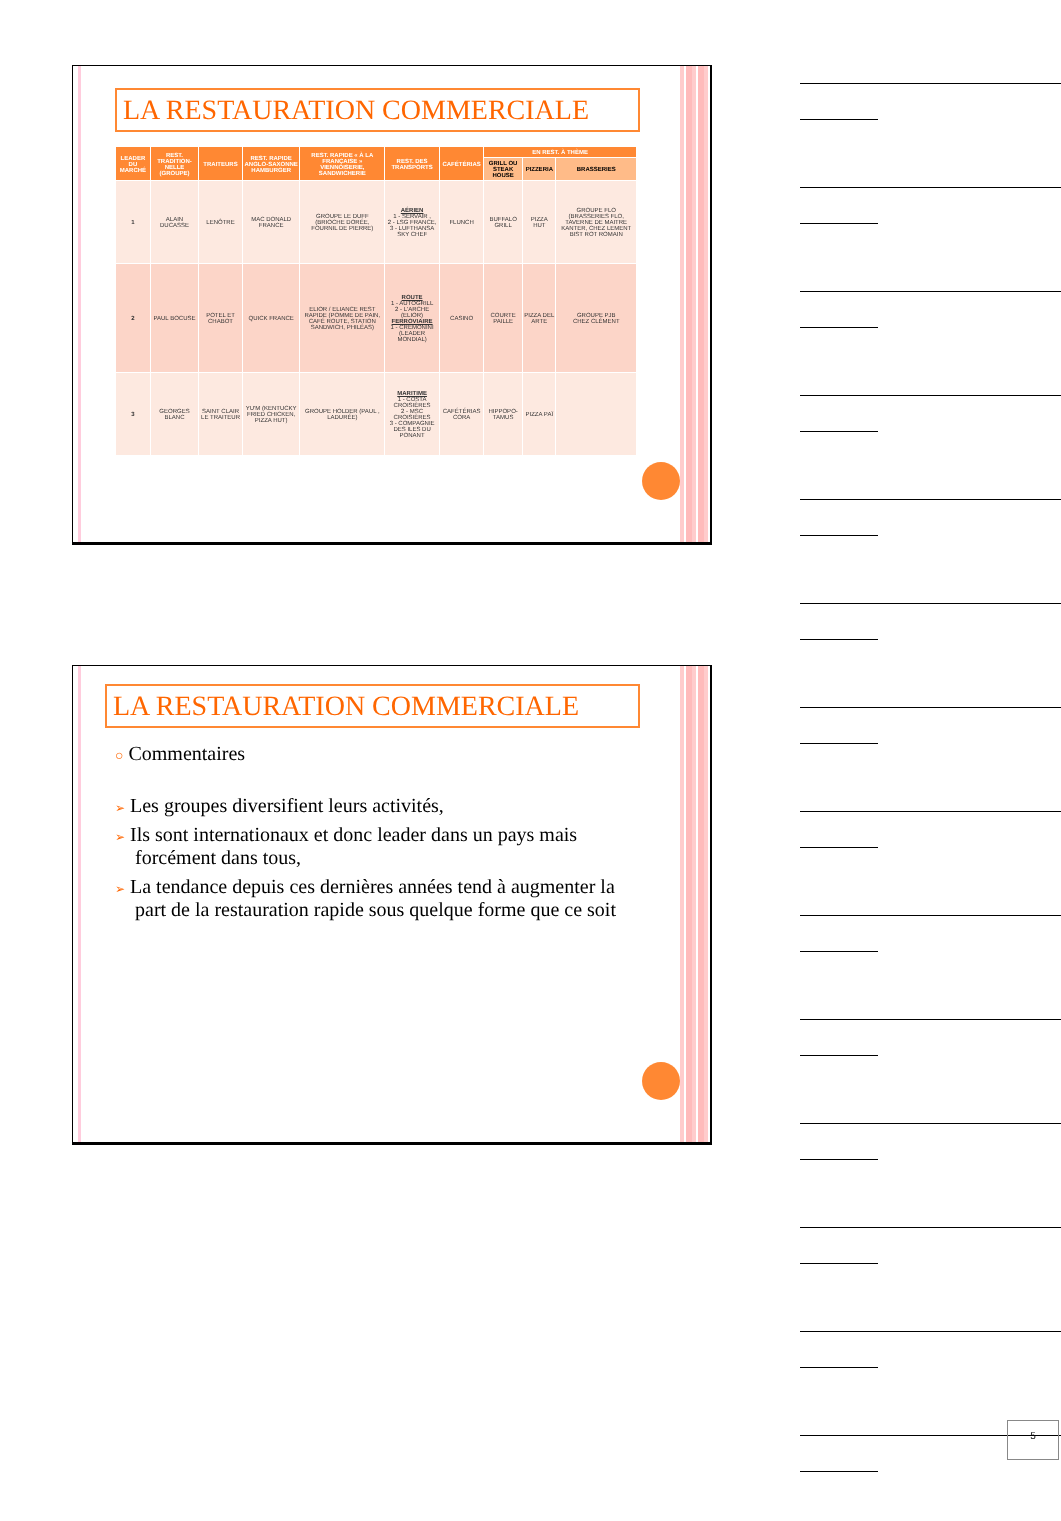LA RESTAURATION COMMERCIALE
| LEADER DU MARCHÉ | REST. TRADITION-NELLE (GROUPE) | TRAITEURS | REST. RAPIDE ANGLO-SAXONNE HAMBURGER | REST. RAPIDE « À LA FRANÇAISE » VIENNOISERIE, SANDWICHERIE | REST. DES TRANSPORTS | CAFÉTÉRIAS | EN REST. À THÈME | | |
| --- | --- | --- | --- | --- | --- | --- | --- | --- | --- |
| | | | | | | | GRILL OU STEAK HOUSE | PIZZERIA | BRASSERIES |
| 1 | ALAIN DUCASSE | LENÔTRE | MAC DONALD FRANCE | GROUPE LE DUFF (BRIOCHE DORÉE, FOURNIL DE PIERRE) | AÉRIEN 1 - SERVAIR , 2 - LSG FRANCE, 3 - LUFTHANSA SKY CHEF | FLUNCH | BUFFALO GRILL | PIZZA HUT | GROUPE FLO (BRASSERIES FLO, TAVERNE DE MAITRE KANTER, CHEZ LEMENT BIST ROT ROMAIN |
| 2 | PAUL BOCUSE | POTEL ET CHABOT | QUICK FRANCE | ELIOR / ELIANCE REST RAPIDE (POMME DE PAIN, CAFÉ ROUTE, STATION SANDWICH, PHILÉAS) | ROUTE 1 - AUTOGRILL 2 - L'ARCHE (ELIOR) FERROVIAIRE 1 - CREMONINI (LEADER MONDIAL) | CASINO | COURTE PAILLE | PIZZA DEL ARTE | GROUPE PJB CHEZ CLÉMENT |
| 3 | GEORGES BLANC | SAINT CLAIR LE TRAITEUR | YU'M (KENTUCKY FRIED CHICKEN, PIZZA HUT) | GROUPE HOLDER (PAUL , LADURÉE) | MARITIME 1 - COSTA CROISIÈRES 2 - MSC CROISIÈRES 3 - COMPAGNIE DES ILES DU PONANT | CAFÉTÉRIAS CORA | HIPPOPO-TAMUS | PIZZA PAÏ | |
LA RESTAURATION COMMERCIALE
○ Commentaires
➢ Les groupes diversifient leurs activités,
➢ Ils sont internationaux et donc leader dans un pays mais forcément dans tous,
➢ La tendance depuis ces dernières années tend à augmenter la part de la restauration rapide sous quelque forme que ce soit
5